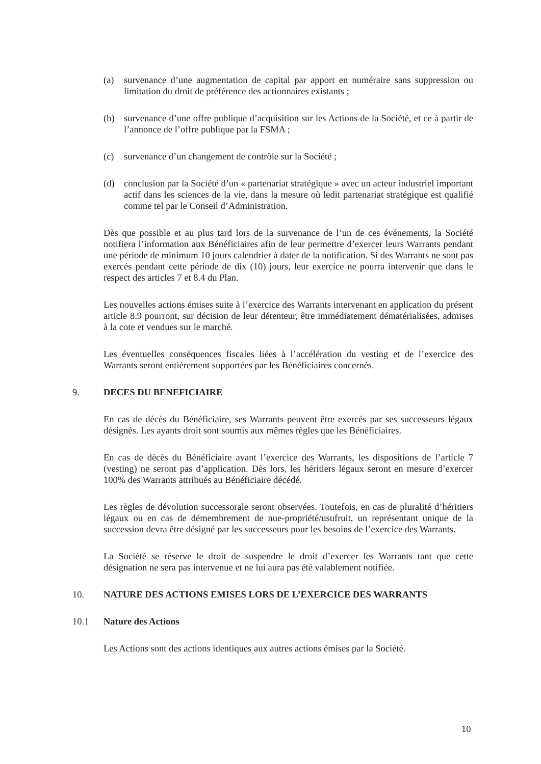(a) survenance d’une augmentation de capital par apport en numéraire sans suppression ou limitation du droit de préférence des actionnaires existants ;
(b) survenance d’une offre publique d’acquisition sur les Actions de la Société, et ce à partir de l’annonce de l’offre publique par la FSMA ;
(c) survenance d’un changement de contrôle sur la Société ;
(d) conclusion par la Société d’un « partenariat stratégique » avec un acteur industriel important actif dans les sciences de la vie, dans la mesure où ledit partenariat stratégique est qualifié comme tel par le Conseil d’Administration.
Dès que possible et au plus tard lors de la survenance de l’un de ces événements, la Société notifiera l’information aux Bénéficiaires afin de leur permettre d’exercer leurs Warrants pendant une période de minimum 10 jours calendrier à dater de la notification. Si des Warrants ne sont pas exercés pendant cette période de dix (10) jours, leur exercice ne pourra intervenir que dans le respect des articles 7 et 8.4 du Plan.
Les nouvelles actions émises suite à l’exercice des Warrants intervenant en application du présent article 8.9 pourront, sur décision de leur détenteur, être immédiatement dématérialisées, admises à la cote et vendues sur le marché.
Les éventuelles conséquences fiscales liées à l’accélération du vesting et de l’exercice des Warrants seront entièrement supportées par les Bénéficiaires concernés.
9. DECES DU BENEFICIAIRE
En cas de décès du Bénéficiaire, ses Warrants peuvent être exercés par ses successeurs légaux désignés. Les ayants droit sont soumis aux mêmes règles que les Bénéficiaires.
En cas de décès du Bénéficiaire avant l’exercice des Warrants, les dispositions de l’article 7 (vesting) ne seront pas d’application. Dès lors, les héritiers légaux seront en mesure d’exercer 100% des Warrants attribués au Bénéficiaire décédé.
Les règles de dévolution successorale seront observées. Toutefois, en cas de pluralité d’héritiers légaux ou en cas de démembrement de nue-propriété/usufruit, un représentant unique de la succession devra être désigné par les successeurs pour les besoins de l’exercice des Warrants.
La Société se réserve le droit de suspendre le droit d’exercer les Warrants tant que cette désignation ne sera pas intervenue et ne lui aura pas été valablement notifiée.
10. NATURE DES ACTIONS EMISES LORS DE L’EXERCICE DES WARRANTS
10.1 Nature des Actions
Les Actions sont des actions identiques aux autres actions émises par la Société.
10